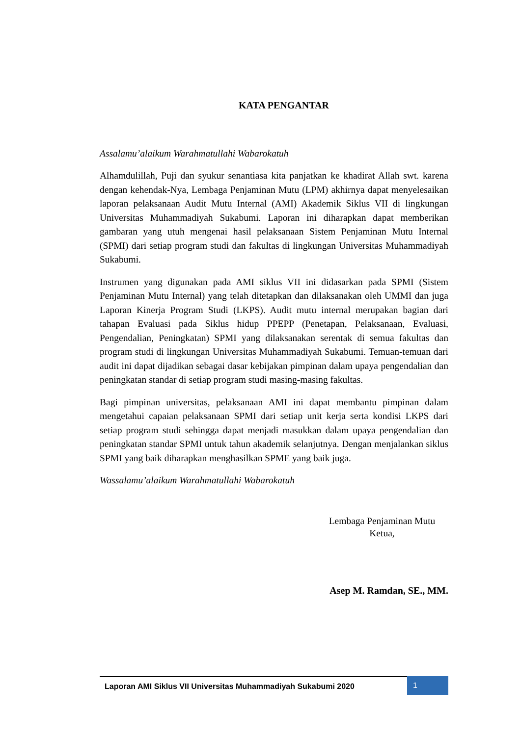KATA PENGANTAR
Assalamu’alaikum Warahmatullahi Wabarokatuh
Alhamdulillah, Puji dan syukur senantiasa kita panjatkan ke khadirat Allah swt. karena dengan kehendak-Nya, Lembaga Penjaminan Mutu (LPM) akhirnya dapat menyelesaikan laporan pelaksanaan Audit Mutu Internal (AMI) Akademik Siklus VII di lingkungan Universitas Muhammadiyah Sukabumi. Laporan ini diharapkan dapat memberikan gambaran yang utuh mengenai hasil pelaksanaan Sistem Penjaminan Mutu Internal (SPMI) dari setiap program studi dan fakultas di lingkungan Universitas Muhammadiyah Sukabumi.
Instrumen yang digunakan pada AMI siklus VII ini didasarkan pada SPMI (Sistem Penjaminan Mutu Internal) yang telah ditetapkan dan dilaksanakan oleh UMMI dan juga Laporan Kinerja Program Studi (LKPS). Audit mutu internal merupakan bagian dari tahapan Evaluasi pada Siklus hidup PPEPP (Penetapan, Pelaksanaan, Evaluasi, Pengendalian, Peningkatan) SPMI yang dilaksanakan serentak di semua fakultas dan program studi di lingkungan Universitas Muhammadiyah Sukabumi. Temuan-temuan dari audit ini dapat dijadikan sebagai dasar kebijakan pimpinan dalam upaya pengendalian dan peningkatan standar di setiap program studi masing-masing fakultas.
Bagi pimpinan universitas, pelaksanaan AMI ini dapat membantu pimpinan dalam mengetahui capaian pelaksanaan SPMI dari setiap unit kerja serta kondisi LKPS dari setiap program studi sehingga dapat menjadi masukkan dalam upaya pengendalian dan peningkatan standar SPMI untuk tahun akademik selanjutnya. Dengan menjalankan siklus SPMI yang baik diharapkan menghasilkan SPME yang baik juga.
Wassalamu’alaikum Warahmatullahi Wabarokatuh
Lembaga Penjaminan Mutu
Ketua,
Asep M. Ramdan, SE., MM.
Laporan AMI Siklus VII Universitas Muhammadiyah Sukabumi 2020
1